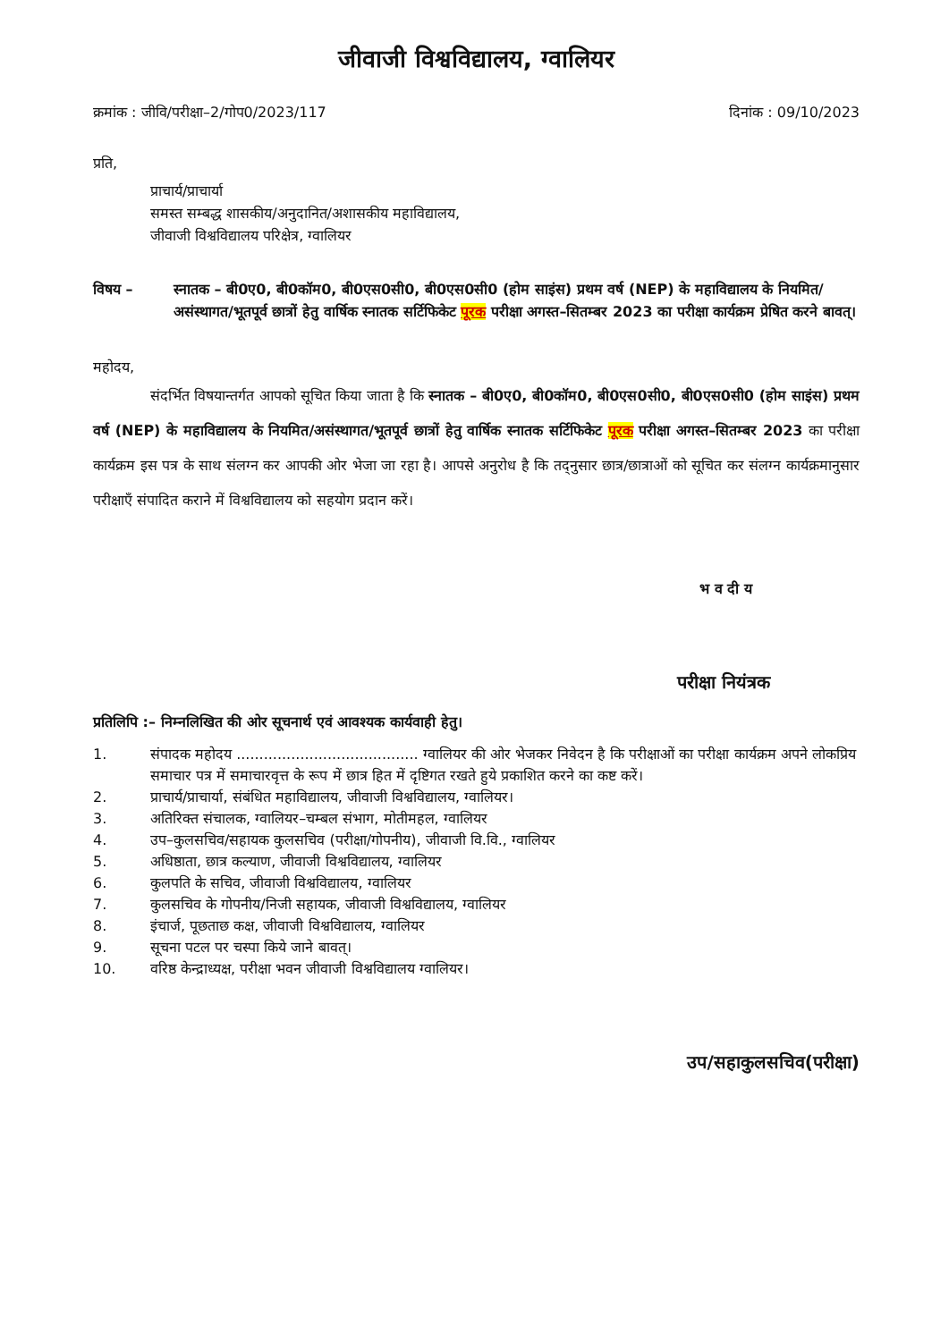जीवाजी विश्वविद्यालय, ग्वालियर
क्रमांक : जीवि/परीक्षा–2/गोप0/2023/117 दिनांक : 09/10/2023
प्रति,
प्राचार्य/प्राचार्या
समस्त सम्बद्ध शासकीय/अनुदानित/अशासकीय महाविद्यालय,
जीवाजी विश्वविद्यालय परिक्षेत्र, ग्वालियर
विषय – स्नातक – बी0ए0, बी0कॉम0, बी0एस0सी0, बी0एस0सी0 (होम साइंस) प्रथम वर्ष (NEP) के महाविद्यालय के नियमित/असंस्थागत/भूतपूर्व छात्रों हेतु वार्षिक स्नातक सर्टिफिकेट पूरक परीक्षा अगस्त–सितम्बर 2023 का परीक्षा कार्यक्रम प्रेषित करने बावत्।
महोदय,
संदर्भित विषयान्तर्गत आपको सूचित किया जाता है कि स्नातक – बी0ए0, बी0कॉम0, बी0एस0सी0, बी0एस0सी0 (होम साइंस) प्रथम वर्ष (NEP) के महाविद्यालय के नियमित/असंस्थागत/भूतपूर्व छात्रों हेतु वार्षिक स्नातक सर्टिफिकेट पूरक परीक्षा अगस्त–सितम्बर 2023 का परीक्षा कार्यक्रम इस पत्र के साथ संलग्न कर आपकी ओर भेजा जा रहा है। आपसे अनुरोध है कि तद्नुसार छात्र/छात्राओं को सूचित कर संलग्न कार्यक्रमानुसार परीक्षाएँ संपादित कराने में विश्वविद्यालय को सहयोग प्रदान करें।
भ व दी य
परीक्षा नियंत्रक
प्रतिलिपि :– निम्नलिखित की ओर सूचनार्थ एवं आवश्यक कार्यवाही हेतु।
1. संपादक महोदय ........................................ ग्वालियर की ओर भेजकर निवेदन है कि परीक्षाओं का परीक्षा कार्यक्रम अपने लोकप्रिय समाचार पत्र में समाचारवृत्त के रूप में छात्र हित में दृष्टिगत रखते हुये प्रकाशित करने का कष्ट करें।
2. प्राचार्य/प्राचार्या, संबंधित महाविद्यालय, जीवाजी विश्वविद्यालय, ग्वालियर।
3. अतिरिक्त संचालक, ग्वालियर–चम्बल संभाग, मोतीमहल, ग्वालियर
4. उप–कुलसचिव/सहायक कुलसचिव (परीक्षा/गोपनीय), जीवाजी वि.वि., ग्वालियर
5. अधिष्ठाता, छात्र कल्याण, जीवाजी विश्वविद्यालय, ग्वालियर
6. कुलपति के सचिव, जीवाजी विश्वविद्यालय, ग्वालियर
7. कुलसचिव के गोपनीय/निजी सहायक, जीवाजी विश्वविद्यालय, ग्वालियर
8. इंचार्ज, पूछताछ कक्ष, जीवाजी विश्वविद्यालय, ग्वालियर
9. सूचना पटल पर चस्पा किये जाने बावत्।
10. वरिष्ठ केन्द्राध्यक्ष, परीक्षा भवन जीवाजी विश्वविद्यालय ग्वालियर।
उप/सहाकुलसचिव(परीक्षा)